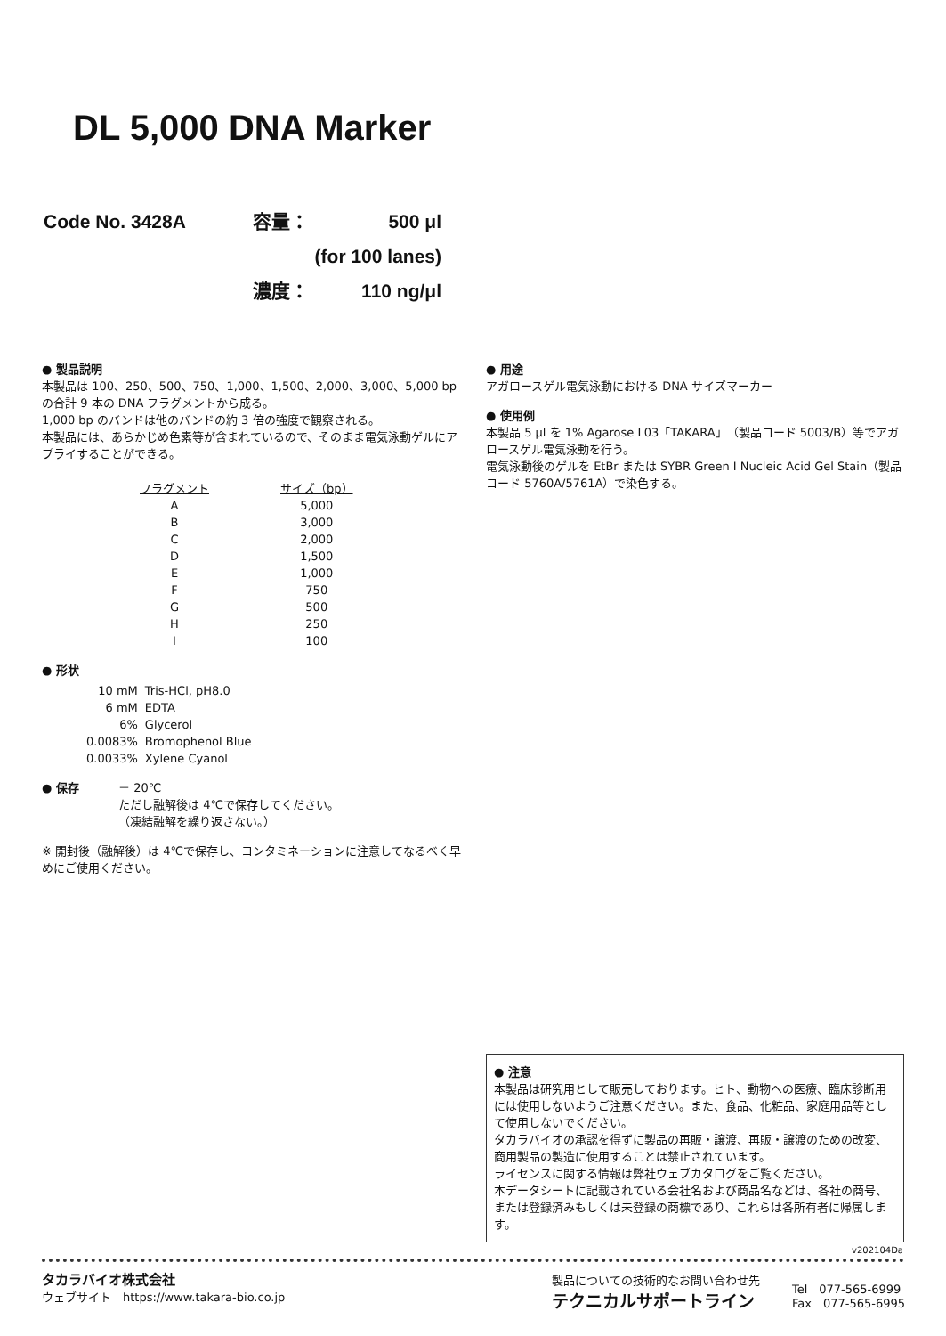DL 5,000 DNA Marker
| Code No. 3428A | 容量： | 500 μl |
| | (for 100 lanes) | |
| | 濃度： | 110 ng/μl |
● 製品説明
本製品は 100、250、500、750、1,000、1,500、2,000、3,000、5,000 bp の合計 9 本の DNA フラグメントから成る。
1,000 bp のバンドは他のバンドの約 3 倍の強度で観察される。
本製品には、あらかじめ色素等が含まれているので、そのまま電気泳動ゲルにアプライすることができる。
| フラグメント | サイズ（bp） |
| --- | --- |
| A | 5,000 |
| B | 3,000 |
| C | 2,000 |
| D | 1,500 |
| E | 1,000 |
| F | 750 |
| G | 500 |
| H | 250 |
| I | 100 |
● 形状
| 10 mM | Tris-HCl, pH8.0 |
| 6 mM | EDTA |
| 6% | Glycerol |
| 0.0083% | Bromophenol Blue |
| 0.0033% | Xylene Cyanol |
● 保存 － 20℃
ただし融解後は 4℃で保存してください。
（凍結融解を繰り返さない。）
※ 開封後（融解後）は 4℃で保存し、コンタミネーションに注意してなるべく早めにご使用ください。
● 用途
アガロースゲル電気泳動における DNA サイズマーカー
● 使用例
本製品 5 μl を 1% Agarose L03「TAKARA」（製品コード 5003/B）等でアガロースゲル電気泳動を行う。
電気泳動後のゲルを EtBr または SYBR Green I Nucleic Acid Gel Stain（製品コード 5760A/5761A）で染色する。
● 注意
本製品は研究用として販売しております。ヒト、動物への医療、臨床診断用には使用しないようご注意ください。また、食品、化粧品、家庭用品等として使用しないでください。
タカラバイオの承認を得ずに製品の再販・譲渡、再販・譲渡のための改変、商用製品の製造に使用することは禁止されています。
ライセンスに関する情報は弊社ウェブカタログをご覧ください。
本データシートに記載されている会社名および商品名などは、各社の商号、または登録済みもしくは未登録の商標であり、これらは各所有者に帰属します。
v202104Da
タカラバイオ株式会社
ウェブサイト　https://www.takara-bio.co.jp
製品についての技術的なお問い合わせ先
テクニカルサポートライン
Tel　077-565-6999
Fax　077-565-6995